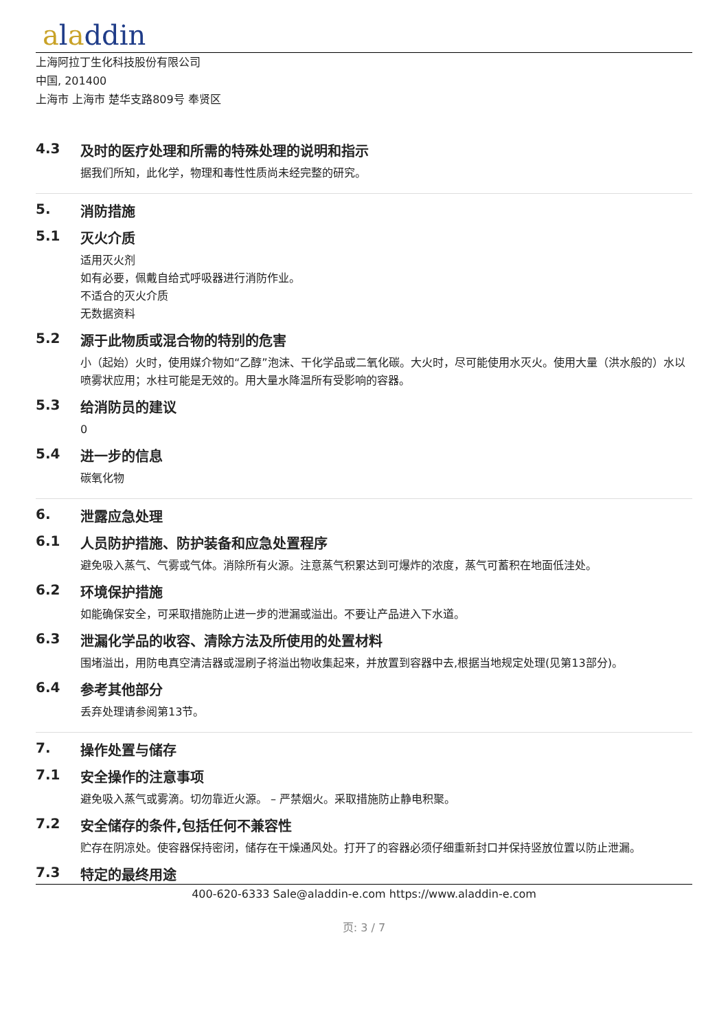aladdin
上海阿拉丁生化科技股份有限公司
中国, 201400
上海市 上海市 楚华支路809号 奉贤区
4.3 及时的医疗处理和所需的特殊处理的说明和指示
据我们所知，此化学，物理和毒性性质尚未经完整的研究。
5. 消防措施
5.1 灭火介质
适用灭火剂
如有必要，佩戴自给式呼吸器进行消防作业。
不适合的灭火介质
无数据资料
5.2 源于此物质或混合物的特别的危害
小（起始）火时，使用媒介物如“乙醇”泡沫、干化学品或二氧化碳。大火时，尽可能使用水灭火。使用大量（洪水般的）水以喷雾状应用；水柱可能是无效的。用大量水降温所有受影响的容器。
5.3 给消防员的建议
0
5.4 进一步的信息
碳氧化物
6. 泄露应急处理
6.1 人员防护措施、防护装备和应急处置程序
避免吸入蒸气、气雾或气体。消除所有火源。注意蒸气积累达到可爆炸的浓度，蒸气可蓄积在地面低洼处。
6.2 环境保护措施
如能确保安全，可采取措施防止进一步的泄漏或溢出。不要让产品进入下水道。
6.3 泄漏化学品的收容、清除方法及所使用的处置材料
围堵溢出，用防电真空清洁器或湿刷子将溢出物收集起来，并放置到容器中去,根据当地规定处理(见第13部分)。
6.4 参考其他部分
丢弃处理请参阅第13节。
7. 操作处置与储存
7.1 安全操作的注意事项
避免吸入蒸气或雾滴。切勿靠近火源。 – 严禁烟火。采取措施防止静电积聚。
7.2 安全储存的条件,包括任何不兼容性
贮存在阴凉处。使容器保持密闭，储存在干燥通风处。打开了的容器必须仔细重新封口并保持竖放位置以防止泄漏。
7.3 特定的最终用途
400-620-6333 Sale@aladdin-e.com https://www.aladdin-e.com
页: 3 / 7